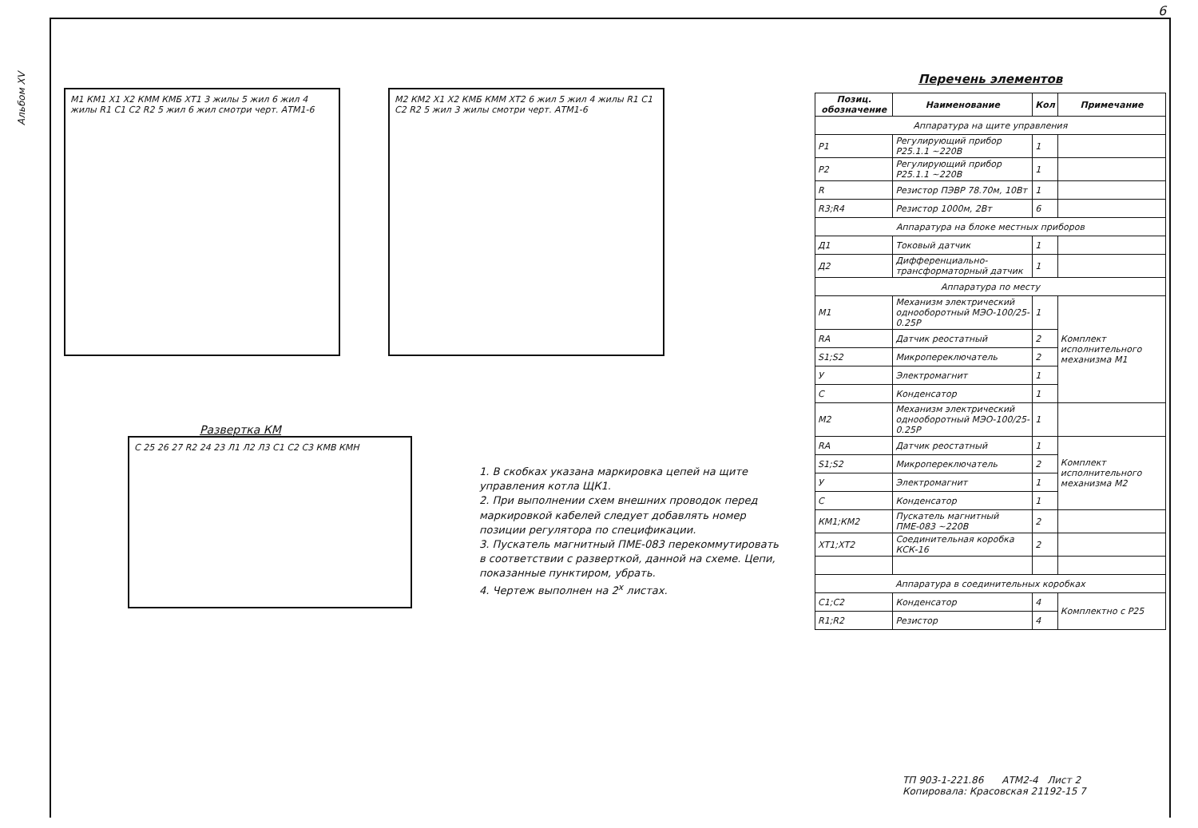6
Альбом XV
М1 КМ1 Х1 Х2 КММ КМБ ХТ1 3 жилы 5 жил 6 жил 4 жилы R1 C1 C2 R2 5 жил 6 жил смотри черт. АТМ1-6
М2 КМ2 Х1 Х2 КМБ КММ ХТ2 6 жил 5 жил 4 жилы R1 C1 C2 R2 5 жил 3 жилы смотри черт. АТМ1-6
Развертка КМ
С 25 26 27 R2 24 23 Л1 Л2 Л3 С1 С2 С3 КМВ КМН
1. В скобках указана маркировка цепей на щите управления котла ЩК1.
2. При выполнении схем внешних проводок перед маркировкой кабелей следует добавлять номер позиции регулятора по спецификации.
3. Пускатель магнитный ПМЕ-083 перекоммутировать в соответствии с разверткой, данной на схеме. Цепи, показанные пунктиром, убрать.
4. Чертеж выполнен на 2<sup>х</sup> листах.
Перечень элементов
| Позиц. обозначение | Наименование | Кол | Примечание |
| --- | --- | --- | --- |
| Аппаратура на щите управления | | | |
| Р1 | Регулирующий прибор Р25.1.1 ~220В | 1 | |
| Р2 | Регулирующий прибор Р25.1.1 ~220В | 1 | |
| R | Резистор ПЭВР 78.70м, 10Вт | 1 | |
| R3;R4 | Резистор 1000м, 2Вт | 6 | |
| Аппаратура на блоке местных приборов | | | |
| Д1 | Токовый датчик | 1 | |
| Д2 | Дифференциально-трансформаторный датчик | 1 | |
| Аппаратура по месту | | | |
| М1 | Механизм электрический однооборотный МЭО-100/25-0.25Р | 1 | Комплект исполнительного механизма М1 |
| RА | Датчик реостатный | 2 | |
| S1;S2 | Микропереключатель | 2 | |
| У | Электромагнит | 1 | |
| С | Конденсатор | 1 | |
| М2 | Механизм электрический однооборотный МЭО-100/25-0.25Р | 1 | |
| RА | Датчик реостатный | 1 | Комплект исполнительного механизма М2 |
| S1;S2 | Микропереключатель | 2 | |
| У | Электромагнит | 1 | |
| С | Конденсатор | 1 | |
| КМ1;КМ2 | Пускатель магнитный ПМЕ-083 ~220В | 2 | |
| ХТ1;ХТ2 | Соединительная коробка КСК-16 | 2 | |
| Аппаратура в соединительных коробках | | | |
| С1;С2 | Конденсатор | 4 | Комплектно с Р25 |
| R1;R2 | Резистор | 4 | |
ТП 903-1-221.86 АТМ2-4 Лист 2
Копировала: Красовская 21192-15 7